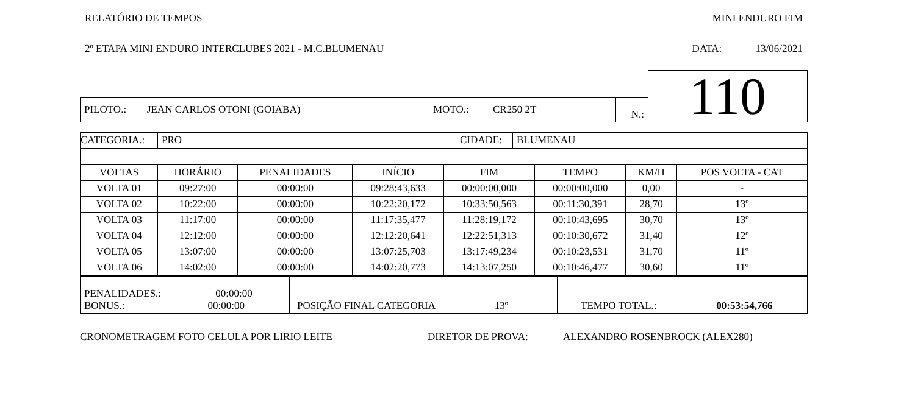RELATÓRIO DE TEMPOS MINI ENDURO FIM
2º ETAPA MINI ENDURO INTERCLUBES 2021 - M.C.BLUMENAU DATA: 13/06/2021
| | | | | | 110 |
| PILOTO.: | JEAN CARLOS OTONI (GOIABA) | MOTO.: | CR250 2T | N.: | |
| CATEGORIA.: | PRO | CIDADE: | BLUMENAU |
| VOLTAS | HORÁRIO | PENALIDADES | INÍCIO | FIM | TEMPO | KM/H | POS VOLTA - CAT |
| --- | --- | --- | --- | --- | --- | --- | --- |
| VOLTA 01 | 09:27:00 | 00:00:00 | 09:28:43,633 | 00:00:00,000 | 00:00:00,000 | 0,00 | - |
| VOLTA 02 | 10:22:00 | 00:00:00 | 10:22:20,172 | 10:33:50,563 | 00:11:30,391 | 28,70 | 13º |
| VOLTA 03 | 11:17:00 | 00:00:00 | 11:17:35,477 | 11:28:19,172 | 00:10:43,695 | 30,70 | 13º |
| VOLTA 04 | 12:12:00 | 00:00:00 | 12:12:20,641 | 12:22:51,313 | 00:10:30,672 | 31,40 | 12º |
| VOLTA 05 | 13:07:00 | 00:00:00 | 13:07:25,703 | 13:17:49,234 | 00:10:23,531 | 31,70 | 11º |
| VOLTA 06 | 14:02:00 | 00:00:00 | 14:02:20,773 | 14:13:07,250 | 00:10:46,477 | 30,60 | 11º |
| PENALIDADES.: 00:00:00 BONUS.: 00:00:00 | POSIÇÃO FINAL CATEGORIA 13º | TEMPO TOTAL.: 00:53:54,766 |
CRONOMETRAGEM FOTO CELULA POR LIRIO LEITE DIRETOR DE PROVA: ALEXANDRO ROSENBROCK (ALEX280)